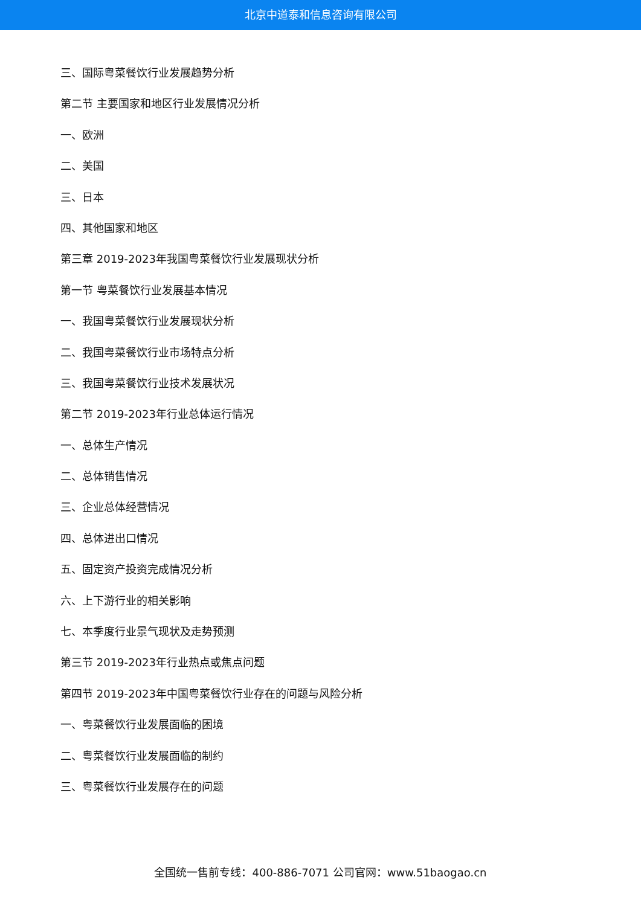北京中道泰和信息咨询有限公司
三、国际粤菜餐饮行业发展趋势分析
第二节 主要国家和地区行业发展情况分析
一、欧洲
二、美国
三、日本
四、其他国家和地区
第三章 2019-2023年我国粤菜餐饮行业发展现状分析
第一节 粤菜餐饮行业发展基本情况
一、我国粤菜餐饮行业发展现状分析
二、我国粤菜餐饮行业市场特点分析
三、我国粤菜餐饮行业技术发展状况
第二节 2019-2023年行业总体运行情况
一、总体生产情况
二、总体销售情况
三、企业总体经营情况
四、总体进出口情况
五、固定资产投资完成情况分析
六、上下游行业的相关影响
七、本季度行业景气现状及走势预测
第三节 2019-2023年行业热点或焦点问题
第四节 2019-2023年中国粤菜餐饮行业存在的问题与风险分析
一、粤菜餐饮行业发展面临的困境
二、粤菜餐饮行业发展面临的制约
三、粤菜餐饮行业发展存在的问题
全国统一售前专线：400-886-7071 公司官网：www.51baogao.cn